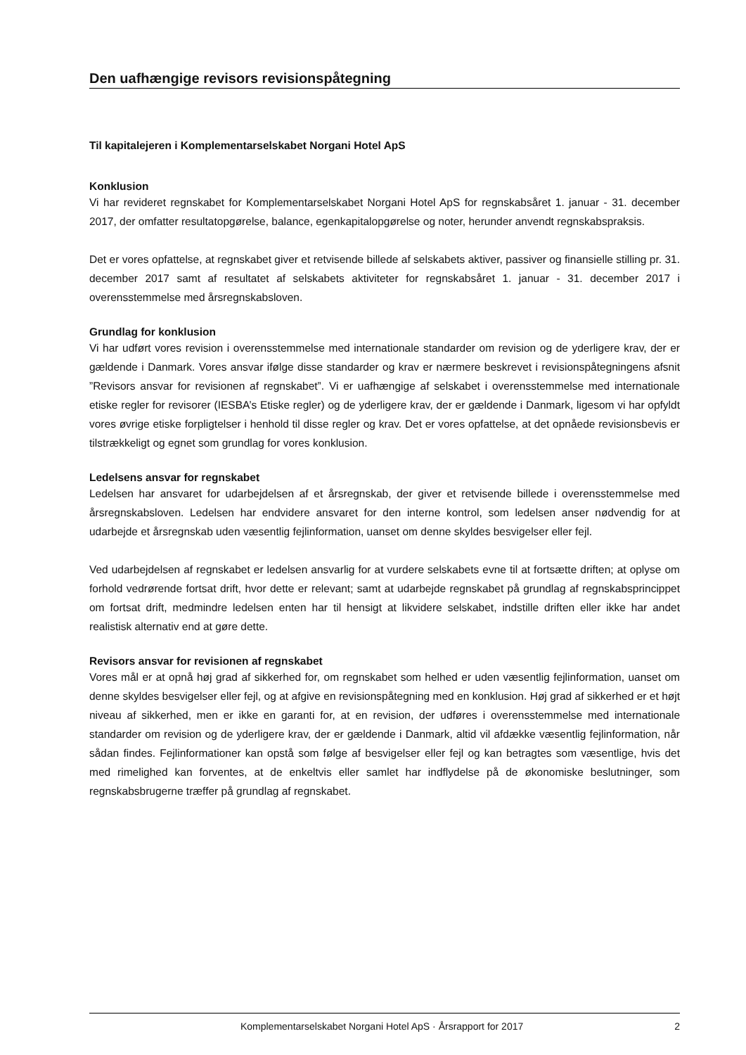Den uafhængige revisors revisionspåtegning
Til kapitalejeren i Komplementarselskabet Norgani Hotel ApS
Konklusion
Vi har revideret regnskabet for Komplementarselskabet Norgani Hotel ApS for regnskabsåret 1. januar - 31. december 2017, der omfatter resultatopgørelse, balance, egenkapitalopgørelse og noter, herunder anvendt regnskabspraksis.
Det er vores opfattelse, at regnskabet giver et retvisende billede af selskabets aktiver, passiver og finansielle stilling pr. 31. december 2017 samt af resultatet af selskabets aktiviteter for regnskabsåret 1. januar - 31. december 2017 i overensstemmelse med årsregnskabsloven.
Grundlag for konklusion
Vi har udført vores revision i overensstemmelse med internationale standarder om revision og de yderligere krav, der er gældende i Danmark. Vores ansvar ifølge disse standarder og krav er nærmere beskrevet i revisionspåtegningens afsnit ”Revisors ansvar for revisionen af regnskabet”. Vi er uafhængige af selskabet i overensstemmelse med internationale etiske regler for revisorer (IESBA’s Etiske regler) og de yderligere krav, der er gældende i Danmark, ligesom vi har opfyldt vores øvrige etiske forpligtelser i henhold til disse regler og krav. Det er vores opfattelse, at det opnåede revisionsbevis er tilstrækkeligt og egnet som grundlag for vores konklusion.
Ledelsens ansvar for regnskabet
Ledelsen har ansvaret for udarbejdelsen af et årsregnskab, der giver et retvisende billede i overensstemmelse med årsregnskabsloven. Ledelsen har endvidere ansvaret for den interne kontrol, som ledelsen anser nødvendig for at udarbejde et årsregnskab uden væsentlig fejlinformation, uanset om denne skyldes besvigelser eller fejl.
Ved udarbejdelsen af regnskabet er ledelsen ansvarlig for at vurdere selskabets evne til at fortsætte driften; at oplyse om forhold vedrørende fortsat drift, hvor dette er relevant; samt at udarbejde regnskabet på grundlag af regnskabsprincippet om fortsat drift, medmindre ledelsen enten har til hensigt at likvidere selskabet, indstille driften eller ikke har andet realistisk alternativ end at gøre dette.
Revisors ansvar for revisionen af regnskabet
Vores mål er at opnå høj grad af sikkerhed for, om regnskabet som helhed er uden væsentlig fejlinformation, uanset om denne skyldes besvigelser eller fejl, og at afgive en revisionspåtegning med en konklusion. Høj grad af sikkerhed er et højt niveau af sikkerhed, men er ikke en garanti for, at en revision, der udføres i overensstemmelse med internationale standarder om revision og de yderligere krav, der er gældende i Danmark, altid vil afdække væsentlig fejlinformation, når sådan findes. Fejlinformationer kan opstå som følge af besvigelser eller fejl og kan betragtes som væsentlige, hvis det med rimelighed kan forventes, at de enkeltvis eller samlet har indflydelse på de økonomiske beslutninger, som regnskabsbrugerne træffer på grundlag af regnskabet.
Komplementarselskabet Norgani Hotel ApS · Årsrapport for 2017 2